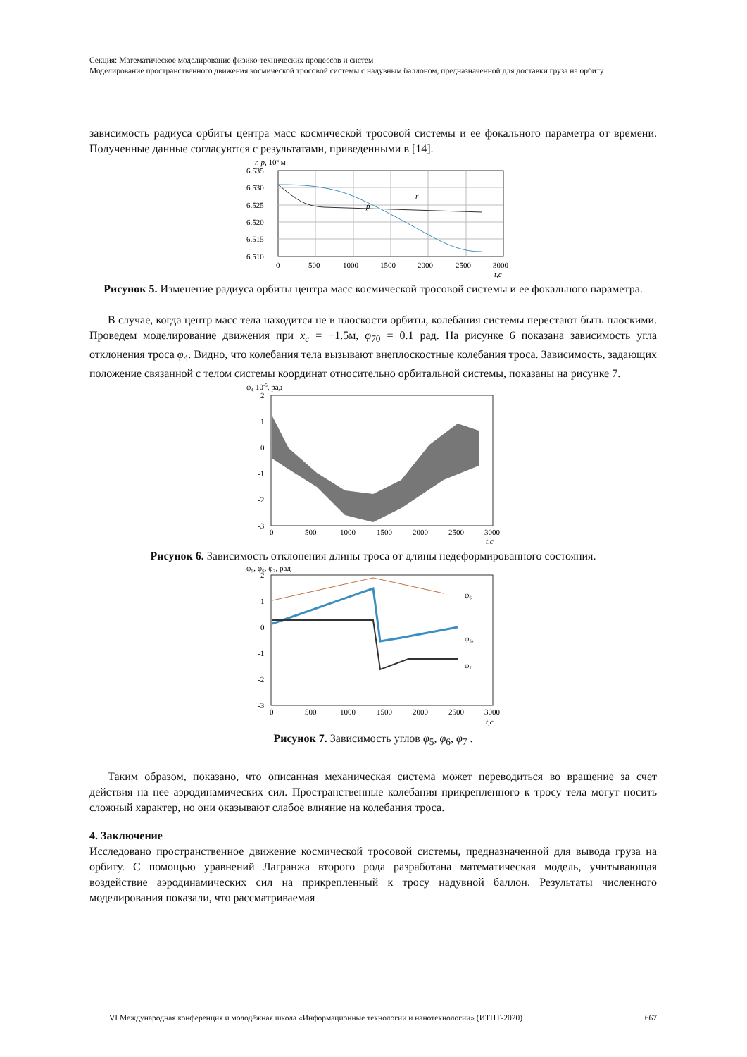Секция: Математическое моделирование физико-технических процессов и систем
Моделирование пространственного движения космической тросовой системы с надувным баллоном, предназначенной для доставки груза на орбиту
зависимость радиуса орбиты центра масс космической тросовой системы и ее фокального параметра от времени. Полученные данные согласуются с результатами, приведенными в [14].
r, p, 106 м
r
p
6.535
6.530
6.525
6.520
6.515
6.510
0
500
1000
1500
2000
2500
3000
t,с
Рисунок 5. Изменение радиуса орбиты центра масс космической тросовой системы и ее фокального параметра.
В случае, когда центр масс тела находится не в плоскости орбиты, колебания системы перестают быть плоскими. Проведем моделирование движения при x<sub>c</sub> = −1.5м, φ<sub>70</sub> = 0.1 рад. На рисунке 6 показана зависимость угла отклонения троса φ<sub>4</sub>. Видно, что колебания тела вызывают внеплоскостные колебания троса. Зависимость, задающих положение связанной с телом системы координат относительно орбитальной системы, показаны на рисунке 7.
φ₄ 10-5, рад
2
1
0
-1
-2
-3
0
500
1000
1500
2000
2500
3000
t,с
Рисунок 6. Зависимость отклонения длины троса от длины недеформированного состояния.
φ₅, φ₆, φ₇, рад
φ₆
φ₅,
φ₇
2
1
0
-1
-2
-3
0
500
1000
1500
2000
2500
3000
t,с
Рисунок 7. Зависимость углов φ<sub>5</sub>, φ<sub>6</sub>, φ<sub>7</sub> .
Таким образом, показано, что описанная механическая система может переводиться во вращение за счет действия на нее аэродинамических сил. Пространственные колебания прикрепленного к тросу тела могут носить сложный характер, но они оказывают слабое влияние на колебания троса.
4. Заключение
Исследовано пространственное движение космической тросовой системы, предназначенной для вывода груза на орбиту. С помощью уравнений Лагранжа второго рода разработана математическая модель, учитывающая воздействие аэродинамических сил на прикрепленный к тросу надувной баллон. Результаты численного моделирования показали, что рассматриваемая
VI Международная конференция и молодёжная школа «Информационные технологии и нанотехнологии» (ИТНТ-2020) 667